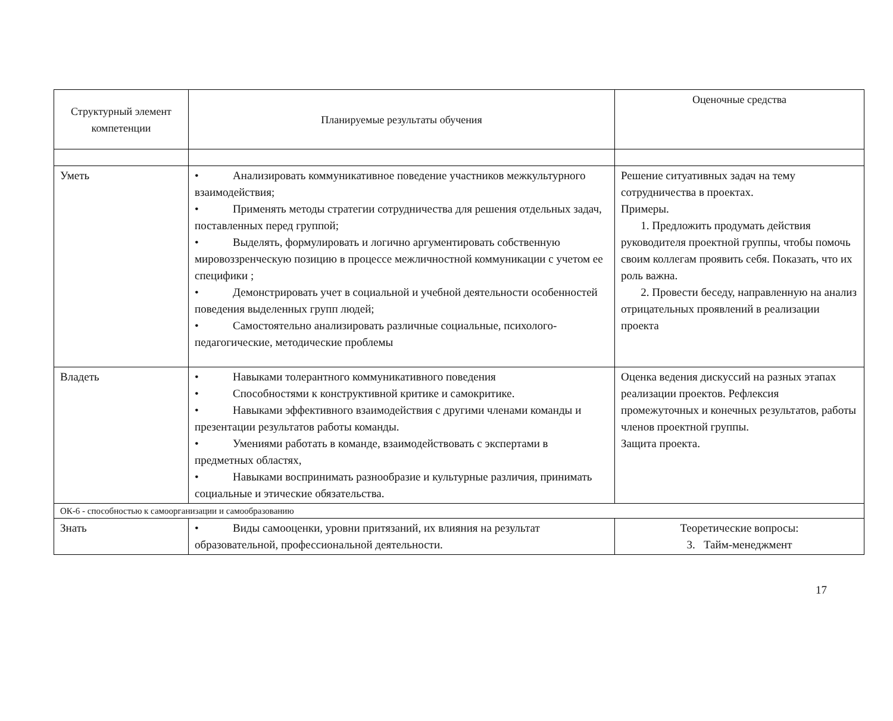| Структурный элемент компетенции | Планируемые результаты обучения | Оценочные средства |
| --- | --- | --- |
| Уметь | • Анализировать коммуникативное поведение участников межкультурного взаимодействия; • Применять методы стратегии сотрудничества для решения отдельных задач, поставленных перед группой; • Выделять, формулировать и логично аргументировать собственную мировоззренческую позицию в процессе межличностной коммуникации с учетом ее специфики ; • Демонстрировать учет в социальной и учебной деятельности особенностей поведения выделенных групп людей; • Самостоятельно анализировать различные социальные, психолого-педагогические, методические проблемы | Решение ситуативных задач на тему сотрудничества в проектах. Примеры. 1. Предложить продумать действия руководителя проектной группы, чтобы помочь своим коллегам проявить себя. Показать, что их роль важна. 2. Провести беседу, направленную на анализ отрицательных проявлений в реализации проекта |
| Владеть | • Навыками толерантного коммуникативного поведения • Способностями к конструктивной критике и самокритике. • Навыками эффективного взаимодействия с другими членами команды и презентации результатов работы команды. • Умениями работать в команде, взаимодействовать с экспертами в предметных областях, • Навыками воспринимать разнообразие и культурные различия, принимать социальные и этические обязательства. | Оценка ведения дискуссий на разных этапах реализации проектов. Рефлексия промежуточных и конечных результатов, работы членов проектной группы. Защита проекта. |
| ОК-6 - способностью к самоорганизации и самообразованию | | |
| Знать | • Виды самооценки, уровни притязаний, их влияния на результат образовательной, профессиональной деятельности. | Теоретические вопросы: 3. Тайм-менеджмент |
17